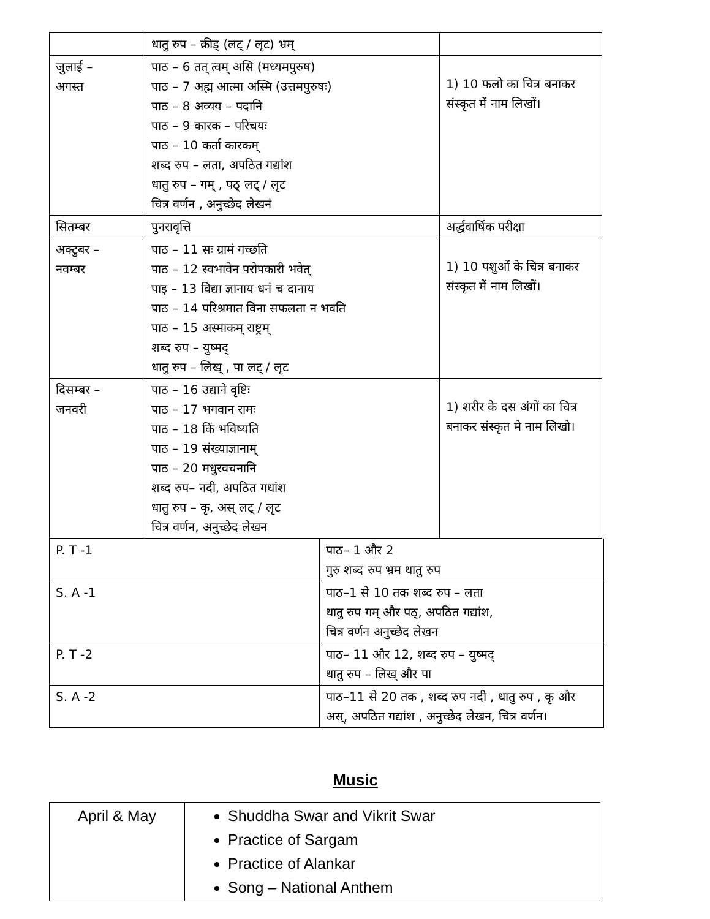| | धातु रुप – क्रीड् (लट् / लृट) भ्रम् | |
| जुलाई – अगस्त | पाठ – 6 तत् त्वम् असि (मध्यमपुरुष) पाठ – 7 अह्म आत्मा अस्मि (उत्तमपुरुषः) पाठ – 8 अव्यय – पदानि पाठ – 9 कारक – परिचयः पाठ – 10 कर्ता कारकम् शब्द रुप – लता, अपठित गद्यांश धातु रुप – गम् , पठ् लट् / लृट चित्र वर्णन , अनुच्छेद लेखनं | 1) 10 फलो का चित्र बनाकर संस्कृत में नाम लिखों। |
| सितम्बर | पुनरावृत्ति | अर्द्धवार्षिक परीक्षा |
| अक्टुबर – नवम्बर | पाठ – 11 सः ग्रामं गच्छति पाठ – 12 स्वभावेन परोपकारी भवेत् पाइ – 13 विद्या ज्ञानाय धनं च दानाय पाठ – 14 परिश्रमात विना सफलता न भवति पाठ – 15 अस्माकम् राष्ट्रम् शब्द रुप – युष्मद् धातु रुप – लिख् , पा लट् / लृट | 1) 10 पशुओं के चित्र बनाकर संस्कृत में नाम लिखों। |
| दिसम्बर – जनवरी | पाठ – 16 उद्याने वृष्टिः पाठ – 17 भगवान रामः पाठ – 18 किं भविष्यति पाठ – 19 संख्याज्ञानाम् पाठ – 20 मधुरवचनानि शब्द रुप– नदी, अपठित गधांश धातु रुप – कृ, अस् लट् / लृट चित्र वर्णन, अनुच्छेद लेखन | 1) शरीर के दस अंगों का चित्र बनाकर संस्कृत मे नाम लिखो। |
| P. T -1 | पाठ– 1 और 2 गुरु शब्द रुप भ्रम धातु रुप |
| S. A -1 | पाठ–1 से 10 तक शब्द रुप – लता धातु रुप गम् और पठ्, अपठित गद्यांश, चित्र वर्णन अनुच्छेद लेखन |
| P. T -2 | पाठ– 11 और 12, शब्द रुप – युष्मद् धातु रुप – लिख् और पा |
| S. A -2 | पाठ–11 से 20 तक , शब्द रुप नदी , धातु रुप , कृ और अस्, अपठित गद्यांश , अनुच्छेद लेखन, चित्र वर्णन। |
Music
| April & May | Shuddha Swar and Vikrit Swar Practice of Sargam Practice of Alankar Song – National Anthem |